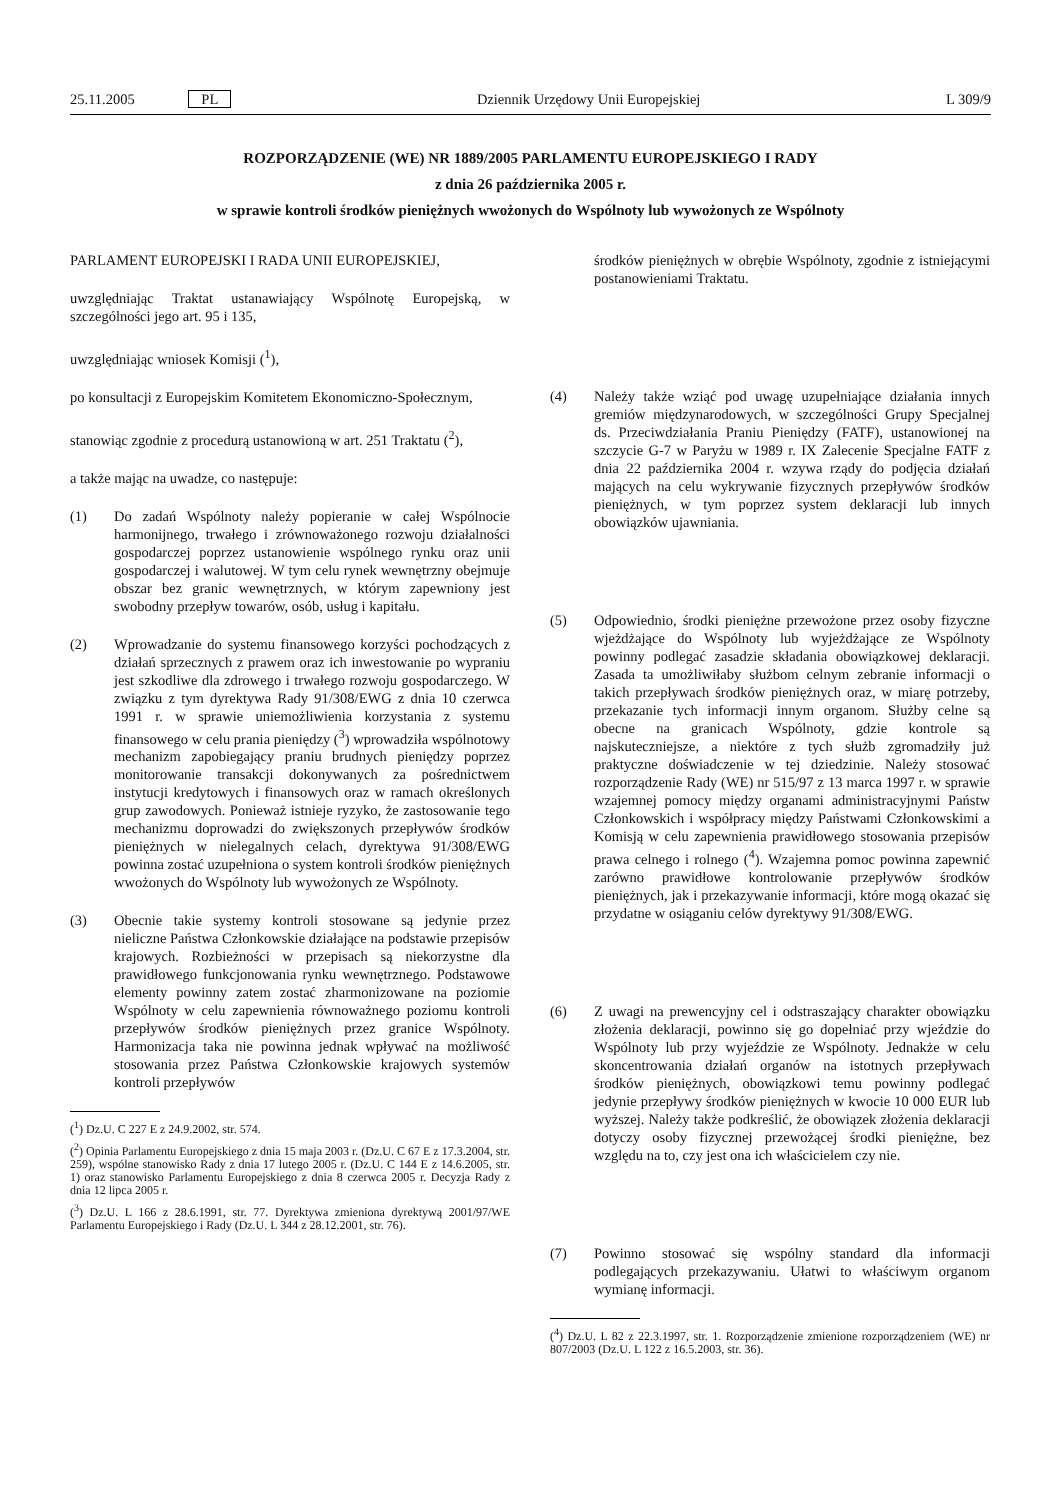25.11.2005 PL Dziennik Urzędowy Unii Europejskiej L 309/9
ROZPORZĄDZENIE (WE) NR 1889/2005 PARLAMENTU EUROPEJSKIEGO I RADY
z dnia 26 października 2005 r.
w sprawie kontroli środków pieniężnych wwożonych do Wspólnoty lub wywożonych ze Wspólnoty
PARLAMENT EUROPEJSKI I RADA UNII EUROPEJSKIEJ,
uwzględniając Traktat ustanawiający Wspólnotę Europejską, w szczególności jego art. 95 i 135,
uwzględniając wniosek Komisji (<sup>1</sup>),
po konsultacji z Europejskim Komitetem Ekonomiczno-Społecznym,
stanowiąc zgodnie z procedurą ustanowioną w art. 251 Traktatu (<sup>2</sup>),
a także mając na uwadze, co następuje:
(1) Do zadań Wspólnoty należy popieranie w całej Wspólnocie harmonijnego, trwałego i zrównoważonego rozwoju działalności gospodarczej poprzez ustanowienie wspólnego rynku oraz unii gospodarczej i walutowej. W tym celu rynek wewnętrzny obejmuje obszar bez granic wewnętrznych, w którym zapewniony jest swobodny przepływ towarów, osób, usług i kapitału.
(2) Wprowadzanie do systemu finansowego korzyści pochodzących z działań sprzecznych z prawem oraz ich inwestowanie po wypraniu jest szkodliwe dla zdrowego i trwałego rozwoju gospodarczego. W związku z tym dyrektywa Rady 91/308/EWG z dnia 10 czerwca 1991 r. w sprawie uniemożliwienia korzystania z systemu finansowego w celu prania pieniędzy (<sup>3</sup>) wprowadziła wspólnotowy mechanizm zapobiegający praniu brudnych pieniędzy poprzez monitorowanie transakcji dokonywanych za pośrednictwem instytucji kredytowych i finansowych oraz w ramach określonych grup zawodowych. Ponieważ istnieje ryzyko, że zastosowanie tego mechanizmu doprowadzi do zwiększonych przepływów środków pieniężnych w nielegalnych celach, dyrektywa 91/308/EWG powinna zostać uzupełniona o system kontroli środków pieniężnych wwożonych do Wspólnoty lub wywożonych ze Wspólnoty.
(3) Obecnie takie systemy kontroli stosowane są jedynie przez nieliczne Państwa Członkowskie działające na podstawie przepisów krajowych. Rozbieżności w przepisach są niekorzystne dla prawidłowego funkcjonowania rynku wewnętrznego. Podstawowe elementy powinny zatem zostać zharmonizowane na poziomie Wspólnoty w celu zapewnienia równoważnego poziomu kontroli przepływów środków pieniężnych przez granice Wspólnoty. Harmonizacja taka nie powinna jednak wpływać na możliwość stosowania przez Państwa Członkowskie krajowych systemów kontroli przepływów
(<sup>1</sup>) Dz.U. C 227 E z 24.9.2002, str. 574.
(<sup>2</sup>) Opinia Parlamentu Europejskiego z dnia 15 maja 2003 r. (Dz.U. C 67 E z 17.3.2004, str. 259), wspólne stanowisko Rady z dnia 17 lutego 2005 r. (Dz.U. C 144 E z 14.6.2005, str. 1) oraz stanowisko Parlamentu Europejskiego z dnia 8 czerwca 2005 r. Decyzja Rady z dnia 12 lipca 2005 r.
(<sup>3</sup>) Dz.U. L 166 z 28.6.1991, str. 77. Dyrektywa zmieniona dyrektywą 2001/97/WE Parlamentu Europejskiego i Rady (Dz.U. L 344 z 28.12.2001, str. 76).
środków pieniężnych w obrębie Wspólnoty, zgodnie z istniejącymi postanowieniami Traktatu.
(4) Należy także wziąć pod uwagę uzupełniające działania innych gremiów międzynarodowych, w szczególności Grupy Specjalnej ds. Przeciwdziałania Praniu Pieniędzy (FATF), ustanowionej na szczycie G-7 w Paryżu w 1989 r. IX Zalecenie Specjalne FATF z dnia 22 października 2004 r. wzywa rządy do podjęcia działań mających na celu wykrywanie fizycznych przepływów środków pieniężnych, w tym poprzez system deklaracji lub innych obowiązków ujawniania.
(5) Odpowiednio, środki pieniężne przewożone przez osoby fizyczne wjeżdżające do Wspólnoty lub wyjeżdżające ze Wspólnoty powinny podlegać zasadzie składania obowiązkowej deklaracji. Zasada ta umożliwiłaby służbom celnym zebranie informacji o takich przepływach środków pieniężnych oraz, w miarę potrzeby, przekazanie tych informacji innym organom. Służby celne są obecne na granicach Wspólnoty, gdzie kontrole są najskuteczniejsze, a niektóre z tych służb zgromadziły już praktyczne doświadczenie w tej dziedzinie. Należy stosować rozporządzenie Rady (WE) nr 515/97 z 13 marca 1997 r. w sprawie wzajemnej pomocy między organami administracyjnymi Państw Członkowskich i współpracy między Państwami Członkowskimi a Komisją w celu zapewnienia prawidłowego stosowania przepisów prawa celnego i rolnego (<sup>4</sup>). Wzajemna pomoc powinna zapewnić zarówno prawidłowe kontrolowanie przepływów środków pieniężnych, jak i przekazywanie informacji, które mogą okazać się przydatne w osiąganiu celów dyrektywy 91/308/EWG.
(6) Z uwagi na prewencyjny cel i odstraszający charakter obowiązku złożenia deklaracji, powinno się go dopełniać przy wjeździe do Wspólnoty lub przy wyjeździe ze Wspólnoty. Jednakże w celu skoncentrowania działań organów na istotnych przepływach środków pieniężnych, obowiązkowi temu powinny podlegać jedynie przepływy środków pieniężnych w kwocie 10 000 EUR lub wyższej. Należy także podkreślić, że obowiązek złożenia deklaracji dotyczy osoby fizycznej przewożącej środki pieniężne, bez względu na to, czy jest ona ich właścicielem czy nie.
(7) Powinno stosować się wspólny standard dla informacji podlegających przekazywaniu. Ułatwi to właściwym organom wymianę informacji.
(<sup>4</sup>) Dz.U. L 82 z 22.3.1997, str. 1. Rozporządzenie zmienione rozporządzeniem (WE) nr 807/2003 (Dz.U. L 122 z 16.5.2003, str. 36).